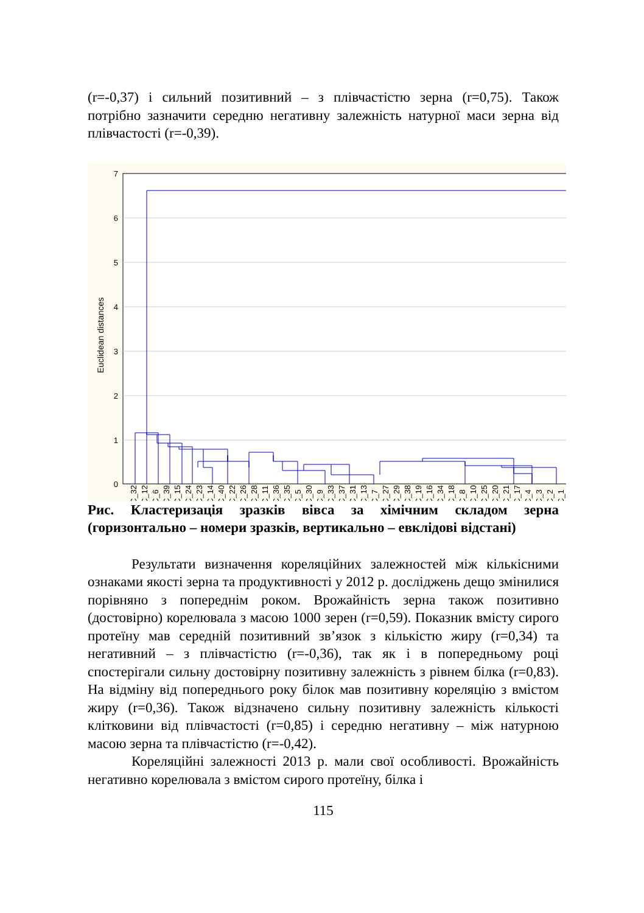(r=-0,37) і сильний позитивний – з плівчастістю зерна (r=0,75). Також потрібно зазначити середню негативну залежність натурної маси зерна від плівчастості (r=-0,39).
7
6
5
4
3
2
1
0
Euclidean distances
C_32
C_12
C_6
C_39
C_15
C_24
C_23
C_14
C_40
C_22
C_26
C_28
C_11
C_36
C_35
C_5
C_30
C_9
C_33
C_37
C_31
C_13
C_7
C_27
C_29
C_38
C_19
C_16
C_34
C_18
C_8
C_10
C_25
C_20
C_21
C_17
C_4
C_3
C_2
C_1
Рис. Кластеризація зразків вівса за хімічним складом зерна (горизонтально – номери зразків, вертикально – евклідові відстані)
Результати визначення кореляційних залежностей між кількісними ознаками якості зерна та продуктивності у 2012 р. досліджень дещо змінилися порівняно з попереднім роком. Врожайність зерна також позитивно (достовірно) корелювала з масою 1000 зерен (r=0,59). Показник вмісту сирого протеїну мав середній позитивний зв’язок з кількістю жиру (r=0,34) та негативний – з плівчастістю (r=-0,36), так як і в попередньому році спостерігали сильну достовірну позитивну залежність з рівнем білка (r=0,83). На відміну від попереднього року білок мав позитивну кореляцію з вмістом жиру (r=0,36). Також відзначено сильну позитивну залежність кількості клітковини від плівчастості (r=0,85) і середню негативну – між натурною масою зерна та плівчастістю (r=-0,42).
Кореляційні залежності 2013 р. мали свої особливості. Врожайність негативно корелювала з вмістом сирого протеїну, білка і
115